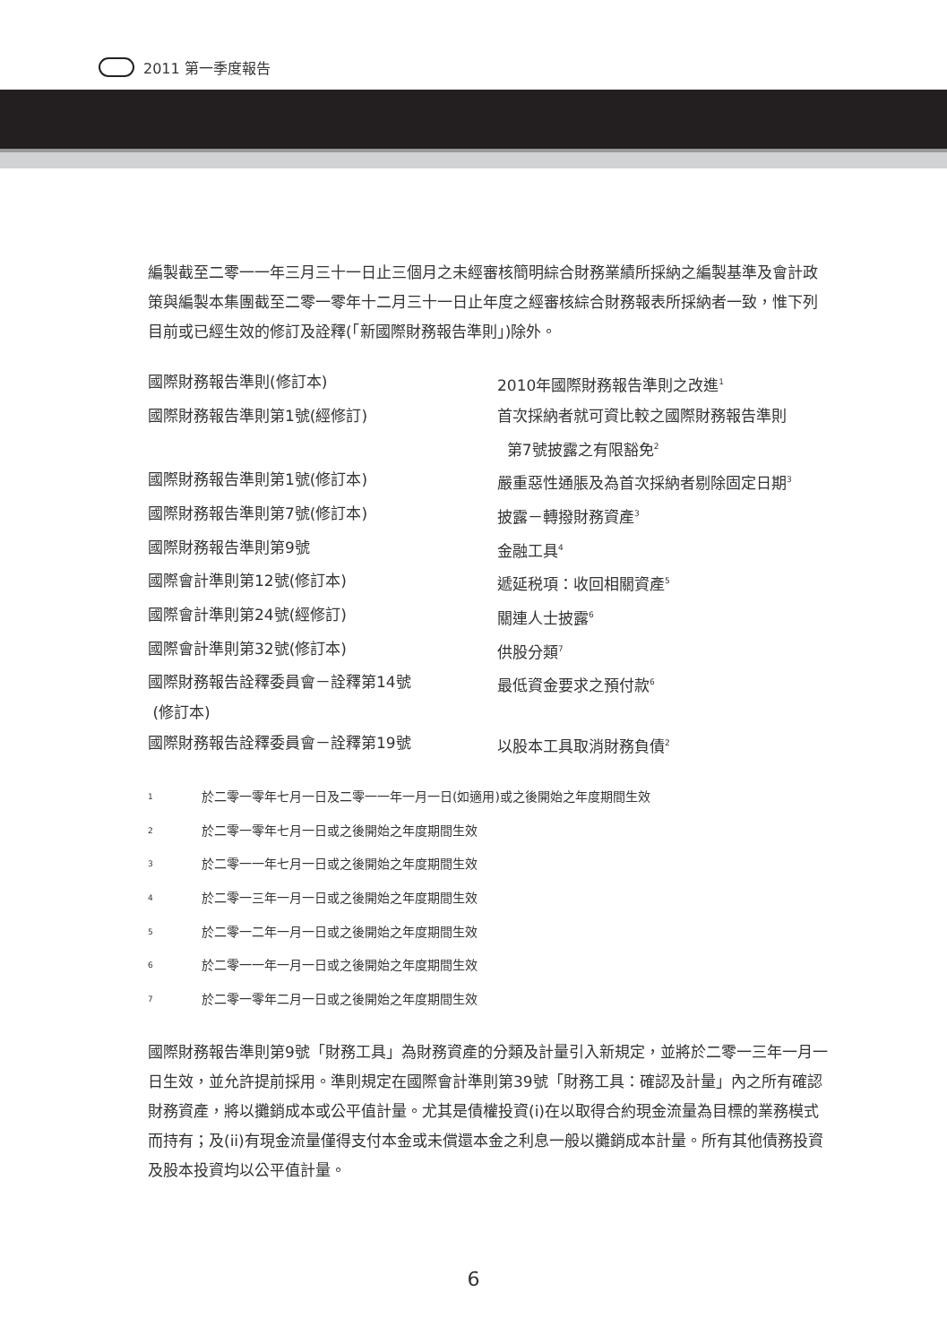2011 第一季度報告
編製截至二零一一年三月三十一日止三個月之未經審核簡明綜合財務業績所採納之編製基準及會計政策與編製本集團截至二零一零年十二月三十一日止年度之經審核綜合財務報表所採納者一致，惟下列目前或已經生效的修訂及詮釋(「新國際財務報告準則」)除外。
| 國際財務報告準則(修訂本) | 2010年國際財務報告準則之改進<sup>1</sup> |
| 國際財務報告準則第1號(經修訂) | 首次採納者就可資比較之國際財務報告準則 第7號披露之有限豁免<sup>2</sup> |
| 國際財務報告準則第1號(修訂本) | 嚴重惡性通脹及為首次採納者剔除固定日期<sup>3</sup> |
| 國際財務報告準則第7號(修訂本) | 披露－轉撥財務資產<sup>3</sup> |
| 國際財務報告準則第9號 | 金融工具<sup>4</sup> |
| 國際會計準則第12號(修訂本) | 遞延税項：收回相關資產<sup>5</sup> |
| 國際會計準則第24號(經修訂) | 關連人士披露<sup>6</sup> |
| 國際會計準則第32號(修訂本) | 供股分類<sup>7</sup> |
| 國際財務報告詮釋委員會－詮釋第14號 (修訂本) | 最低資金要求之預付款<sup>6</sup> |
| 國際財務報告詮釋委員會－詮釋第19號 | 以股本工具取消財務負債<sup>2</sup> |
| <sup>1</sup> | 於二零一零年七月一日及二零一一年一月一日(如適用)或之後開始之年度期間生效 |
| <sup>2</sup> | 於二零一零年七月一日或之後開始之年度期間生效 |
| <sup>3</sup> | 於二零一一年七月一日或之後開始之年度期間生效 |
| <sup>4</sup> | 於二零一三年一月一日或之後開始之年度期間生效 |
| <sup>5</sup> | 於二零一二年一月一日或之後開始之年度期間生效 |
| <sup>6</sup> | 於二零一一年一月一日或之後開始之年度期間生效 |
| <sup>7</sup> | 於二零一零年二月一日或之後開始之年度期間生效 |
國際財務報告準則第9號「財務工具」為財務資產的分類及計量引入新規定，並將於二零一三年一月一日生效，並允許提前採用。準則規定在國際會計準則第39號「財務工具：確認及計量」內之所有確認財務資產，將以攤銷成本或公平值計量。尤其是債權投資(i)在以取得合約現金流量為目標的業務模式而持有；及(ii)有現金流量僅得支付本金或未償還本金之利息一般以攤銷成本計量。所有其他債務投資及股本投資均以公平值計量。
6